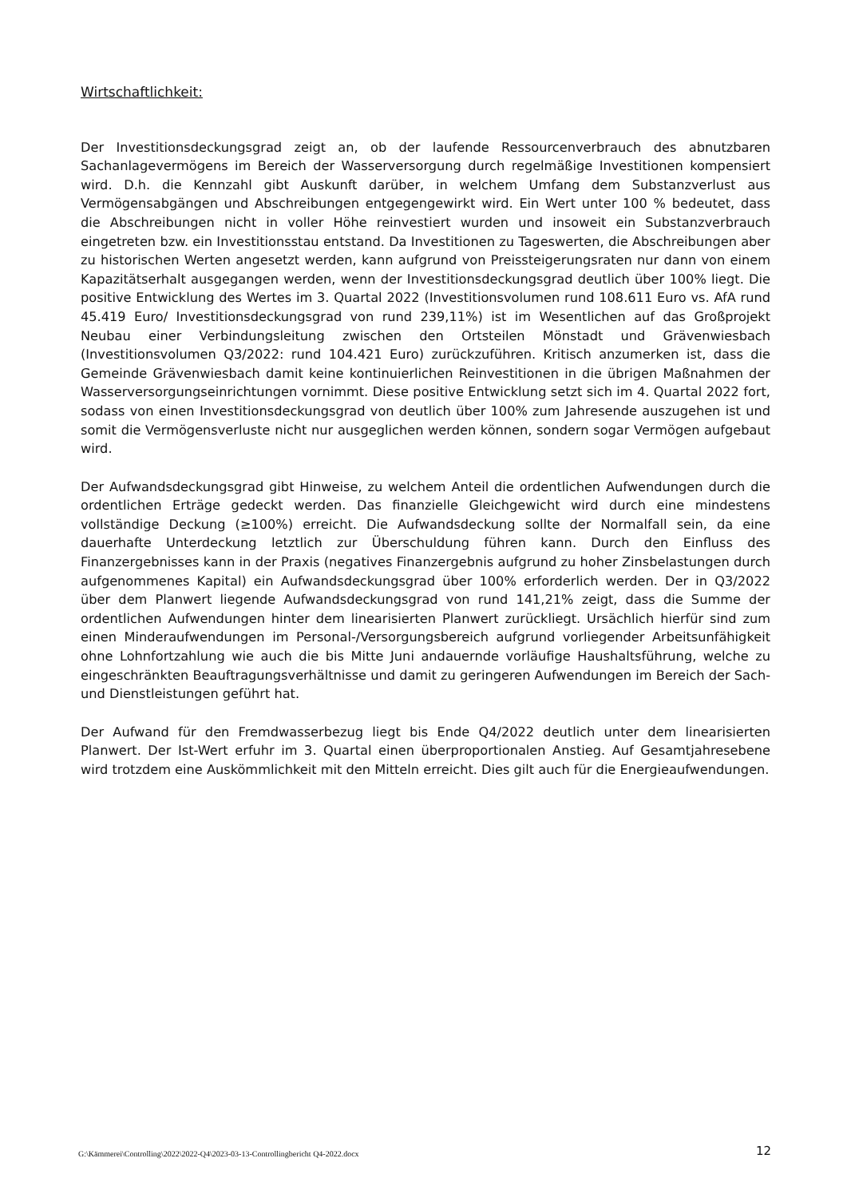Wirtschaftlichkeit:
Der Investitionsdeckungsgrad zeigt an, ob der laufende Ressourcenverbrauch des abnutzbaren Sachanlagevermögens im Bereich der Wasserversorgung durch regelmäßige Investitionen kompensiert wird. D.h. die Kennzahl gibt Auskunft darüber, in welchem Umfang dem Substanzverlust aus Vermögensabgängen und Abschreibungen entgegengewirkt wird. Ein Wert unter 100 % bedeutet, dass die Abschreibungen nicht in voller Höhe reinvestiert wurden und insoweit ein Substanzverbrauch eingetreten bzw. ein Investitionsstau entstand. Da Investitionen zu Tageswerten, die Abschreibungen aber zu historischen Werten angesetzt werden, kann aufgrund von Preissteigerungsraten nur dann von einem Kapazitätserhalt ausgegangen werden, wenn der Investitionsdeckungsgrad deutlich über 100% liegt. Die positive Entwicklung des Wertes im 3. Quartal 2022 (Investitionsvolumen rund 108.611 Euro vs. AfA rund 45.419 Euro/ Investitionsdeckungsgrad von rund 239,11%) ist im Wesentlichen auf das Großprojekt Neubau einer Verbindungsleitung zwischen den Ortsteilen Mönstadt und Grävenwiesbach (Investitionsvolumen Q3/2022: rund 104.421 Euro) zurückzuführen. Kritisch anzumerken ist, dass die Gemeinde Grävenwiesbach damit keine kontinuierlichen Reinvestitionen in die übrigen Maßnahmen der Wasserversorgungseinrichtungen vornimmt. Diese positive Entwicklung setzt sich im 4. Quartal 2022 fort, sodass von einen Investitionsdeckungsgrad von deutlich über 100% zum Jahresende auszugehen ist und somit die Vermögensverluste nicht nur ausgeglichen werden können, sondern sogar Vermögen aufgebaut wird.
Der Aufwandsdeckungsgrad gibt Hinweise, zu welchem Anteil die ordentlichen Aufwendungen durch die ordentlichen Erträge gedeckt werden. Das finanzielle Gleichgewicht wird durch eine mindestens vollständige Deckung (≥100%) erreicht. Die Aufwandsdeckung sollte der Normalfall sein, da eine dauerhafte Unterdeckung letztlich zur Überschuldung führen kann. Durch den Einfluss des Finanzergebnisses kann in der Praxis (negatives Finanzergebnis aufgrund zu hoher Zinsbelastungen durch aufgenommenes Kapital) ein Aufwandsdeckungsgrad über 100% erforderlich werden. Der in Q3/2022 über dem Planwert liegende Aufwandsdeckungsgrad von rund 141,21% zeigt, dass die Summe der ordentlichen Aufwendungen hinter dem linearisierten Planwert zurückliegt. Ursächlich hierfür sind zum einen Minderaufwendungen im Personal-/Versorgungsbereich aufgrund vorliegender Arbeitsunfähigkeit ohne Lohnfortzahlung wie auch die bis Mitte Juni andauernde vorläufige Haushaltsführung, welche zu eingeschränkten Beauftragungsverhältnisse und damit zu geringeren Aufwendungen im Bereich der Sach- und Dienstleistungen geführt hat.
Der Aufwand für den Fremdwasserbezug liegt bis Ende Q4/2022 deutlich unter dem linearisierten Planwert. Der Ist-Wert erfuhr im 3. Quartal einen überproportionalen Anstieg. Auf Gesamtjahresebene wird trotzdem eine Auskömmlichkeit mit den Mitteln erreicht. Dies gilt auch für die Energieaufwendungen.
G:\Kämmerei\Controlling\2022\2022-Q4\2023-03-13-Controllingbericht Q4-2022.docx 12